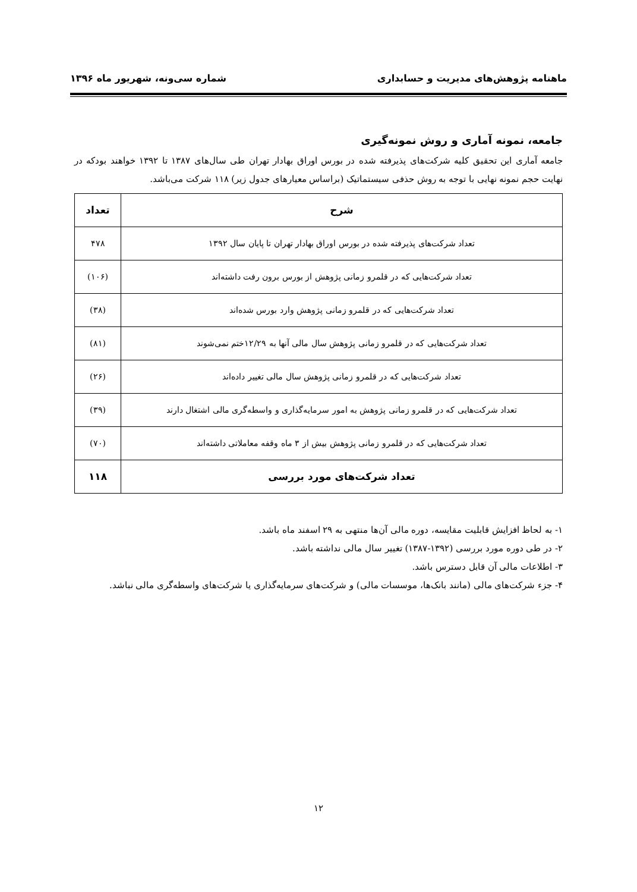ماهنامه پژوهش‌های مدیریت و حسابداری شماره سی‌ونه، شهریور ماه ۱۳۹۶
جامعه، نمونه آماری و روش نمونه‌گیری
جامعه آماری این تحقیق کلیه شرکت‌های پذیرفته شده در بورس اوراق بهادار تهران طی سال‌های ۱۳۸۷ تا ۱۳۹۲ خواهند بودکه در نهایت حجم نمونه نهایی با توجه به روش حذفی سیستماتیک (براساس معیارهای جدول زیر) ۱۱۸ شرکت می‌باشد.
| شرح | تعداد |
| --- | --- |
| تعداد شرکت‌های پذیرفته شده در بورس اوراق بهادار تهران تا پایان سال ۱۳۹۲ | ۴۷۸ |
| تعداد شرکت‌هایی که در قلمرو زمانی پژوهش از بورس برون رفت داشته‌اند | (۱۰۶) |
| تعداد شرکت‌هایی که در قلمرو زمانی پژوهش وارد بورس شده‌اند | (۳۸) |
| تعداد شرکت‌هایی که در قلمرو زمانی پژوهش سال مالی آنها به ۱۲/۲۹ختم نمی‌شوند | (۸۱) |
| تعداد شرکت‌هایی که در قلمرو زمانی پژوهش سال مالی تغییر داده‌اند | (۲۶) |
| تعداد شرکت‌هایی که در قلمرو زمانی پژوهش به امور سرمایه‌گذاری و واسطه‌گری مالی اشتغال دارند | (۳۹) |
| تعداد شرکت‌هایی که در قلمرو زمانی پژوهش بیش از ۳ ماه وقفه معاملاتی داشته‌اند | (۷۰) |
| تعداد شرکت‌های مورد بررسی | ۱۱۸ |
۱- به لحاظ افزایش قابلیت مقایسه، دوره مالی آن‌ها منتهی به ۲۹ اسفند ماه باشد.
۲- در طی دوره مورد بررسی (۱۳۹۲-۱۳۸۷) تغییر سال مالی نداشته باشد.
۳- اطلاعات مالی آن قابل دسترس باشد.
۴- جزء شرکت‌های مالی (مانند بانک‌ها، موسسات مالی) و شرکت‌های سرمایه‌گذاری یا شرکت‌های واسطه‌گری مالی نباشد.
۱۲